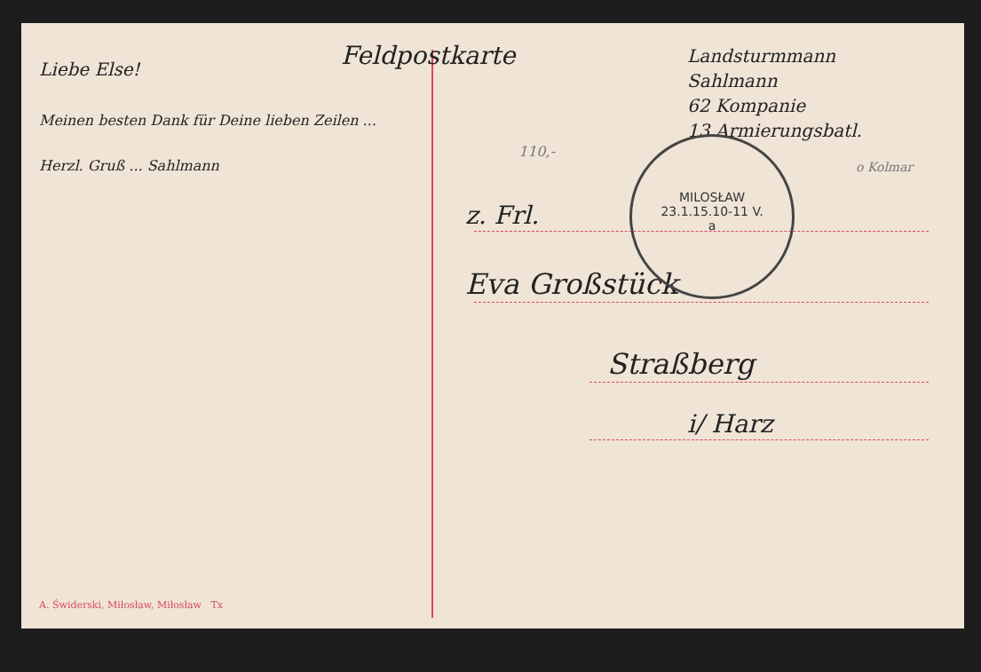Liebe Else!
Meinen besten Dank für Deine lieben Zeilen ...
Herzl. Gruß ... Sahlmann
A. Świderski, Miłosław, Miłosław Tx
Feldpostkarte
Landsturmmann
Sahlmann
62 Kompanie
13 Armierungsbatl.
110,-
o Kolmar
MILOSŁAW
23.1.15.10-11 V.
a
z. Frl.
Eva Großstück
Straßberg
i/ Harz